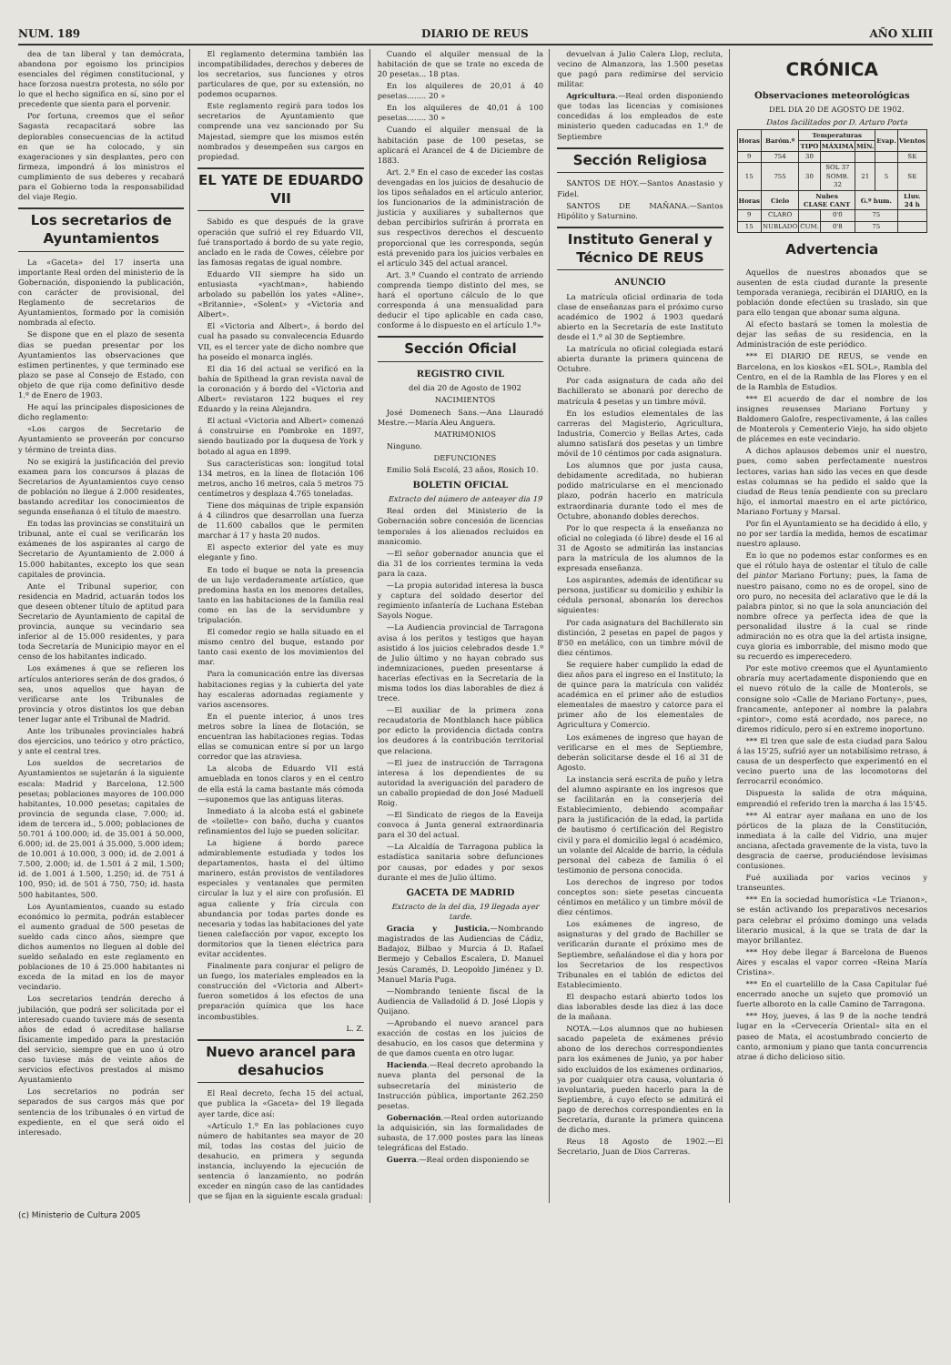NUM. 189 DIARIO DE REUS AÑO XLIII
dea de tan liberal y tan demócrata, abandona por egoismo los principios esenciales del régimen constitucional, y hace forzosa nuestra protesta, no sólo por lo que el hecho significa en sí, sino por el precedente que sienta para el porvenir.
Por fortuna, creemos que el señor Sagasta recapacitará sobre las deplorables consecuencias de la actitud en que se ha colocado, y sin exageraciones y sin desplantes, pero con firmeza, impondrá á los ministros el cumplimiento de sus deberes y recabará para el Gobierno toda la responsabilidad del viaje Regio.
Los secretarios de Ayuntamientos
La «Gaceta» del 17 inserta una importante Real orden del ministerio de la Gobernación, disponiendo la publicación, con carácter de provisional, del Reglamento de secretarios de Ayuntamientos, formado por la comisión nombrada al efecto.
Se dispone que en el plazo de sesenta dias se puedan presentar por los Ayuntamientos las observaciones que estimen pertinentes, y que terminado ese plazo se pase al Consejo de Estado, con objeto de que rija como definitivo desde 1.º de Enero de 1903.
He aquí las principales disposiciones de dicho reglamento:
«Los cargos de Secretario de Ayuntamiento se proveerán por concurso y término de treinta dias.
No se exigirá la justificación del previo examen para los concursos á plazas de Secretarios de Ayuntamientos cuyo censo de población no llegue á 2.000 residentes, bastando acreditar los conocimientos de segunda enseñanza ó el título de maestro.
En todas las provincias se constituirá un tribunal, ante el cual se verificarán los exámenes de los aspirantes al cargo de Secretario de Ayuntamiento de 2.000 á 15.000 habitantes, excepto los que sean capitales de provincia.
Ante el Tribunal superior, con residencia en Madrid, actuarán todos los que deseen obtener título de aptitud para Secretario de Ayuntamiento de capital de provincia, aunque su vecindario sea inferior al de 15.000 residentes, y para toda Secretaría de Municipio mayor en el censo de los habitantes indicado.
Los exámenes á que se refieren los artículos anteriores serán de dos grados, ó sea, unos aquellos que hayan de verificarse ante los Tribunales de provincia y otros distintos los que deban tener lugar ante el Tribunal de Madrid.
Ante los tribunales provinciales habrá dos ejercicios, uno teórico y otro práctico, y ante el central tres.
Los sueldos de secretarios de Ayuntamientos se sujetarán á la siguiente escala: Madrid y Barcelona, 12.500 pesetas; poblaciones mayores de 100.000 habitantes, 10.000 pesetas; capitales de provincia de segunda clase, 7.000; id. idem de tercera id., 5.000; poblaciones de 50.701 á 100.000; id. de 35.001 á 50.000, 6.000; id. de 25.001 á 35.000, 5.000 idem; de 10.001 á 10.000, 3 000; id. de 2.001 á 7.500, 2.000; id. de 1.501 á 2 mil, 1.500; id. de 1.001 á 1.500, 1.250; id. de 751 á 100, 950; id. de 501 á 750, 750; id. hasta 500 habitantes, 500.
Los Ayuntamientos, cuando su estado económico lo permita, podrán establecer el aumento gradual de 500 pesetas de sueldo cada cinco años, siempre que dichos aumentos no lleguen al doble del sueldo señalado en este reglamento en poblaciones de 10 á 25.000 habitantes ni exceda de la mitad en los de mayor vecindario.
Los secretarios tendrán derecho á jubilación, que podrá ser solicitada por el interesado cuando tuviere más de sesenta años de edad ó acreditase hallarse físicamente impedido para la prestación del servicio, siempre que en uno ú otro caso tuviese más de veinte años de servicios efectivos prestados al mismo Ayuntamiento
Los secretarios no podrán ser separados de sus cargos más que por sentencia de los tribunales ó en virtud de expediente, en el que será oido el interesado.
El reglamento determina también las incompatibilidades, derechos y deberes de los secretarios, sus funciones y otros particulares de que, por su extensión, no podemos ocuparnos.
Este reglamento regirá para todos los secretarios de Ayuntamiento que comprende una vez sancionado por Su Majestad, siempre que los mismos estén nombrados y desempeñen sus cargos en propiedad.
EL YATE DE EDUARDO VII
Sabido es que después de la grave operación que sufrió el rey Eduardo VII, fué transportado á bordo de su yate regio, anclado en le rada de Cowes, célebre por las famosas regatas de igual nombre.
Eduardo VII siempre ha sido un entusiasta «yachtman», habiendo arbolado su pabellón los yates «Aline», «Britannie», «Solent» y «Victoria and Albert».
El «Victoria and Albert», á bordo del cual ha pasado su convalecencia Eduardo VII, es el tercer yate de dicho nombre que ha poseído el monarca inglés.
El dia 16 del actual se verificó en la bahía de Spithead la gran revista naval de la coronación y á bordo del «Victoria and Albert» revistaron 122 buques el rey Eduardo y la reina Alejandra.
El actual «Victoria and Albert» comenzó á construirse en Pombroke en 1897, siendo bautizado por la duquesa de York y botado al agua en 1899.
Sus características son: longitud total 134 metros, en la línea de flotación 106 metros, ancho 16 metros, cala 5 metros 75 centímetros y desplaza 4.765 toneladas.
Tiene dos máquinas de triple expansión á 4 cilindros que desarrollan una fuerza de 11.600 caballos que le permiten marchar á 17 y hasta 20 nudos.
El aspecto exterior del yate es muy elegante y fino.
En todo el buque se nota la presencia de un lujo verdaderamente artístico, que predomina hasta en los menores detalles, tanto en las habitaciones de la familia real como en las de la servidumbre y tripulación.
El comedor regio se halla situado en el mismo centro del buque, estando por tanto casi exento de los movimientos del mar.
Para la comunicación entre las diversas habitaciones regias y la cubierta del yate hay escaleras adornadas regiamente y varios ascensores.
En el puente interior, á unos tres metros sobre la línea de flotación, se encuentran las habitaciones regias. Todas ellas se comunican entre sí por un largo corredor que las atraviesa.
La alcoba de Eduardo VII está amueblada en tonos claros y en el centro de ella está la cama bastante más cómoda—suponemos que las antiguas literas.
Inmediato á la alcoba está el gabinete de «toilette» con baño, ducha y cuantos refinamientos del lujo se pueden solicitar.
La higiene á bordo parece admirablemente estudiada y todos los departamentos, hasta el del último marinero, están provistos de ventiladores especiales y ventanales que permiten circular la luz y el aire con profusión. El agua caliente y fría circula con abundancia por todas partes donde es necesaria y todas las habitaciones del yate tienen calefacción por vapor, excepto los dormitorios que la tienen eléctrica para evitar accidentes.
Finalmente para conjurar el peligro de un fuego, los materiales empleados en la construcción del «Victoria and Albert» fueron sometidos á los efectos de una preparación química que los hace incombustibles.
L. Z.
Nuevo arancel para desahucios
El Real decreto, fecha 15 del actual, que publica la «Gaceta» del 19 llegada ayer tarde, dice así:
«Artículo 1.º En las poblaciones cuyo número de habitantes sea mayor de 20 mil, todas las costas del juicio de desahucio, en primera y segunda instancia, incluyendo la ejecución de sentencia ó lanzamiento, no podrán exceder en ningún caso de las cantidades que se fijan en la siguiente escala gradual:
Cuando el alquiler mensual de la habitación de que se trate no exceda de 20 pesetas... 18 ptas.
En los alquileres de 20,01 á 40 pesetas........ 20 »
En los alquileres de 40,01 á 100 pesetas........ 30 »
Cuando el alquiler mensual de la habitación pase de 100 pesetas, se aplicará el Arancel de 4 de Diciembre de 1883.
Art. 2.º En el caso de exceder las costas devengadas en los juicios de desahucio de los tipos señalados en el artículo anterior, los funcionarios de la administración de justicia y auxiliares y subalternos que deban percibirlos sufrirán á prorrata en sus respectivos derechos el descuento proporcional que les corresponda, según está prevenido para los juicios verbales en el artículo 345 del actual arancel.
Art. 3.º Cuando el contrato de arriendo comprenda tiempo distinto del mes, se hará el oportuno cálculo de lo que corresponda á una mensualidad para deducir el tipo aplicable en cada caso, conforme á lo dispuesto en el artículo 1.º»
Sección Oficial
REGISTRO CIVIL
del dia 20 de Agosto de 1902
NACIMIENTOS
José Domenech Sans.—Ana Llauradó Mestre.—María Aleu Anguera.
MATRIMONIOS
Ninguno.
DEFUNCIONES
Emilio Solá Escolá, 23 años, Rosich 10.
BOLETIN OFICIAL
Extracto del número de anteayer dia 19
Real orden del Ministerio de la Gobernación sobre concesión de licencias temporales á los alienados recluidos en manicomio.
—El señor gobernador anuncia que el dia 31 de los corrientes termina la veda para la caza.
—La propia autoridad interesa la busca y captura del soldado desertor del regimiento infantería de Luchana Esteban Sayols Nogue.
—La Audiencia provincial de Tarragona avisa á los peritos y testigos que hayan asistido á los juicios celebrados desde 1.º de Julio último y no hayan cobrado sus indemnizaciones, pueden presentarse á hacerlas efectivas en la Secretaría de la misma todos los dias laborables de diez á trece.
—El auxiliar de la primera zona recaudatoria de Montblanch hace pública por edicto la providencia dictada contra los deudores á la contribución territorial que relaciona.
—El juez de instrucción de Tarragona interesa á los dependientes de su autoridad la averiguación del paradero de un caballo propiedad de don José Maduell Roig.
—El Sindicato de riegos de la Enveija convoca á Junta general extraordinaria para el 30 del actual.
—La Alcaldía de Tarragona publica la estadística sanitaria sobre defunciones por causas, por edades y por sexos durante el mes de Julio último.
GACETA DE MADRID
Extracto de la del dia, 19 llegada ayer tarde.
Gracia y Justicia.—Nombrando magistrados de las Audiencias de Cádiz, Badajoz, Bilbao y Murcia á D. Rafael Bermejo y Ceballos Escalera, D. Manuel Jesús Caramés, D. Leopoldo Jiménez y D. Manuel María Puga.
—Nombrando teniente fiscal de la Audiencia de Valladolid á D. José Llopis y Quijano.
—Aprobando el nuevo arancel para exacción de costas en los juicios de desahucio, en los casos que determina y de que damos cuenta en otro lugar.
Hacienda.—Real decreto aprobando la nueva planta del personal de la subsecretaría del ministerio de Instrucción pública, importante 262.250 pesetas.
Gobernación.—Real orden autorizando la adquisición, sin las formalidades de subasta, de 17.000 postes para las líneas telegráficas del Estado.
Guerra.—Real orden disponiendo se
devuelvan á Julio Calera Llop, recluta, vecino de Almanzora, las 1.500 pesetas que pagó para redimirse del servicio militar.
Agricultura.—Real orden disponiendo que todas las licencias y comisiones concedidas á los empleados de este ministerio queden caducadas en 1.º de Septiembre
Sección Religiosa
SANTOS DE HOY.—Santos Anastasio y Fidel.
SANTOS DE MAÑANA.—Santos Hipólito y Saturnino.
Instituto General y Técnico DE REUS
ANUNCIO
La matrícula oficial ordinaria de toda clase de enseñanzas para el próximo curso académico de 1902 á 1903 quedará abierto en la Secretaría de este Instituto desde el 1.º al 30 de Septiembre.
La matrícula no oficial colegiada estará abierta durante la primera quincena de Octubre.
Por cada asignatura de cada año del Bachillerato se abonará por derecho de matrícula 4 pesetas y un timbre móvil.
En los estudios elementales de las carreras del Magisterio, Agricultura, Industria, Comercio y Bellas Artes, cada alumno satisfará dos pesetas y un timbre móvil de 10 céntimos por cada asignatura.
Los alumnos que por justa causa, debidamente acreditada, no hubieran podido matricularse en el mencionado plazo, podrán hacerlo en matrícula extraordinaria durante todo el mes de Octubre, abonando dobles derechos.
Por lo que respecta á la enseñanza no oficial no colegiada (ó libre) desde el 16 al 31 de Agosto se admitirán las instancias para la matrícula de los alumnos de la expresada enseñanza.
Los aspirantes, además de identificar su persona, justificar su domicilio y exhibir la cédula personal, abonarán los derechos siguientes:
Por cada asignatura del Bachillerato sin distinción, 2 pesetas en papel de pagos y 8'50 en metálico, con un timbre móvil de diez céntimos.
Se requiere haber cumplido la edad de diez años para el ingreso en el Instituto; la de quince para la matrícula con validéz académica en el primer año de estudios elementales de maestro y catorce para el primer año de los elementales de Agricultura y Comercio.
Los exámenes de ingreso que hayan de verificarse en el mes de Septiembre, deberán solicitarse desde el 16 al 31 de Agosto.
La instancia será escrita de puño y letra del alumno aspirante en los ingresos que se facilitarán en la conserjería del Establecimiento, debiendo acompañar para la justificación de la edad, la partida de bautismo ó certificación del Registro civil y para el domicilio legal ó académico, un volante del Alcalde de barrio, la cédula personal del cabeza de familia ó el testimonio de persona conocida.
Los derechos de ingreso por todos conceptos son: siete pesetas cincuenta céntimos en metálico y un timbre móvil de diez céntimos.
Los exámenes de ingreso, de asignaturas y del grado de Bachiller se verificarán durante el próximo mes de Septiembre, señalándose el dia y hora por los Secretarios de los respectivos Tribunales en el tablón de edictos del Establecimiento.
El despacho estará abierto todos los dias laborables desde las diez á las doce de la mañana.
NOTA.—Los alumnos que no hubiesen sacado papeleta de exámenes prévio abono de los derechos correspondientes para los exámenes de Junio, ya por haber sido excluidos de los exámenes ordinarios, ya por cualquier otra causa, voluntaria ó involuntaria, pueden hacerlo para la de Septiembre, á cuyo efecto se admitirá el pago de derechos correspondientes en la Secretaría, durante la primera quincena de dicho mes.
Reus 18 Agosto de 1902.—El Secretario, Juan de Dios Carreras.
CRÓNICA
Observaciones meteorológicas
DEL DIA 20 DE AGOSTO DE 1902.
Datos facilitados por D. Arturo Porta
| Horas | Baróm.º | Temperaturas | | | Evap. | Vientos |
| --- | --- | --- | --- | --- | --- | --- |
| | | TIPO | MÁXIMA | MÍN. | | |
| 9 | 754 | 30 | | | | SE |
| 15 | 755 | 30 | SOL 37 SOMB. 32 | 21 | 5 | SE |
| Horas | Cielo | Nubes CLASE CANT | | G.º hum. | | Lluv. 24 h |
| 9 | CLARO | | 0'0 | 75 | | |
| 15 | NUBLADO | CUM. | 0'8 | 75 | | |
Advertencia
Aquellos de nuestros abonados que se ausenten de esta ciudad durante la presente temporada veraniega, recibirán el DIARIO, en la población donde efectúen su traslado, sin que para ello tengan que abonar suma alguna.
Al efecto bastará se tomen la molestia de dejar las señas de su residencia, en la Administración de este periódico.
*** El DIARIO DE REUS, se vende en Barcelona, en los kioskos «EL SOL», Rambla del Centro, en el de la Rambla de las Flores y en el de la Rambla de Estudios.
*** El acuerdo de dar el nombre de los insignes reusenses Mariano Fortuny y Baldomero Galofre, respectivamente, á las calles de Monterols y Cementerio Viejo, ha sido objeto de plácemes en este vecindario.
A dichos aplausos debemos unir el nuestro, pues, como saben perfectamente nuestros lectores, varias han sido las veces en que desde estas columnas se ha pedido el saldo que la ciudad de Reus tenía pendiente con su preclaro hijo, el inmortal maestro en el arte pictórico, Mariano Fortuny y Marsal.
Por fin el Ayuntamiento se ha decidido á ello, y no por ser tardía la medida, hemos de escatimar nuestro aplauso.
En lo que no podemos estar conformes es en que el rótulo haya de ostentar el título de calle del pintor Mariano Fortuny; pues, la fama de nuestro paisano, como no es de oropel, sino de oro puro, no necesita del aclarativo que le dá la palabra pintor, si no que la sola anunciación del nombre ofrece ya perfecta idea de que la personalidad ilustre á la cual se rinde admiración no es otra que la del artista insigne, cuya gloria es imborrable, del mismo modo que su recuerdo es imperecedero.
Por este motivo creemos que el Ayuntamiento obraría muy acertadamente disponiendo que en el nuevo rótulo de la calle de Monterols, se consigne solo «Calle de Mariano Fortuny», pues, francamente, anteponer al nombre la palabra «pintor», como está acordado, nos parece, no diremos ridículo, pero sí en extremo inoportuno.
*** El tren que sale de esta ciudad para Salou á las 15'25, sufrió ayer un notabilísimo retraso, á causa de un desperfecto que experimentó en el vecino puerto una de las locomotoras del ferrocarril económico.
Dispuesta la salida de otra máquina, emprendió el referido tren la marcha á las 15'45.
*** Al entrar ayer mañana en uno de los pórticos de la plaza de la Constitución, inmediata á la calle del Vidrio, una mujer anciana, afectada gravemente de la vista, tuvo la desgracia de caerse, produciéndose levísimas contusiones.
Fué auxiliada por varios vecinos y transeuntes.
*** En la sociedad humorística «Le Trianon», se están activando los preparativos necesarios para celebrar el próximo domingo una velada literario musical, á la que se trata de dar la mayor brillantez.
*** Hoy debe llegar á Barcelona de Buenos Aires y escalas el vapor correo «Reina María Cristina».
*** En el cuartelillo de la Casa Capitular fué encerrado anoche un sujeto que promovió un fuerte alboroto en la calle Camino de Tarragona.
*** Hoy, jueves, á las 9 de la noche tendrá lugar en la «Cervecería Oriental» sita en el paseo de Mata, el acostumbrado concierto de canto, armonium y piano que tanta concurrencia atrae á dicho delicioso sitio.
(c) Ministerio de Cultura 2005